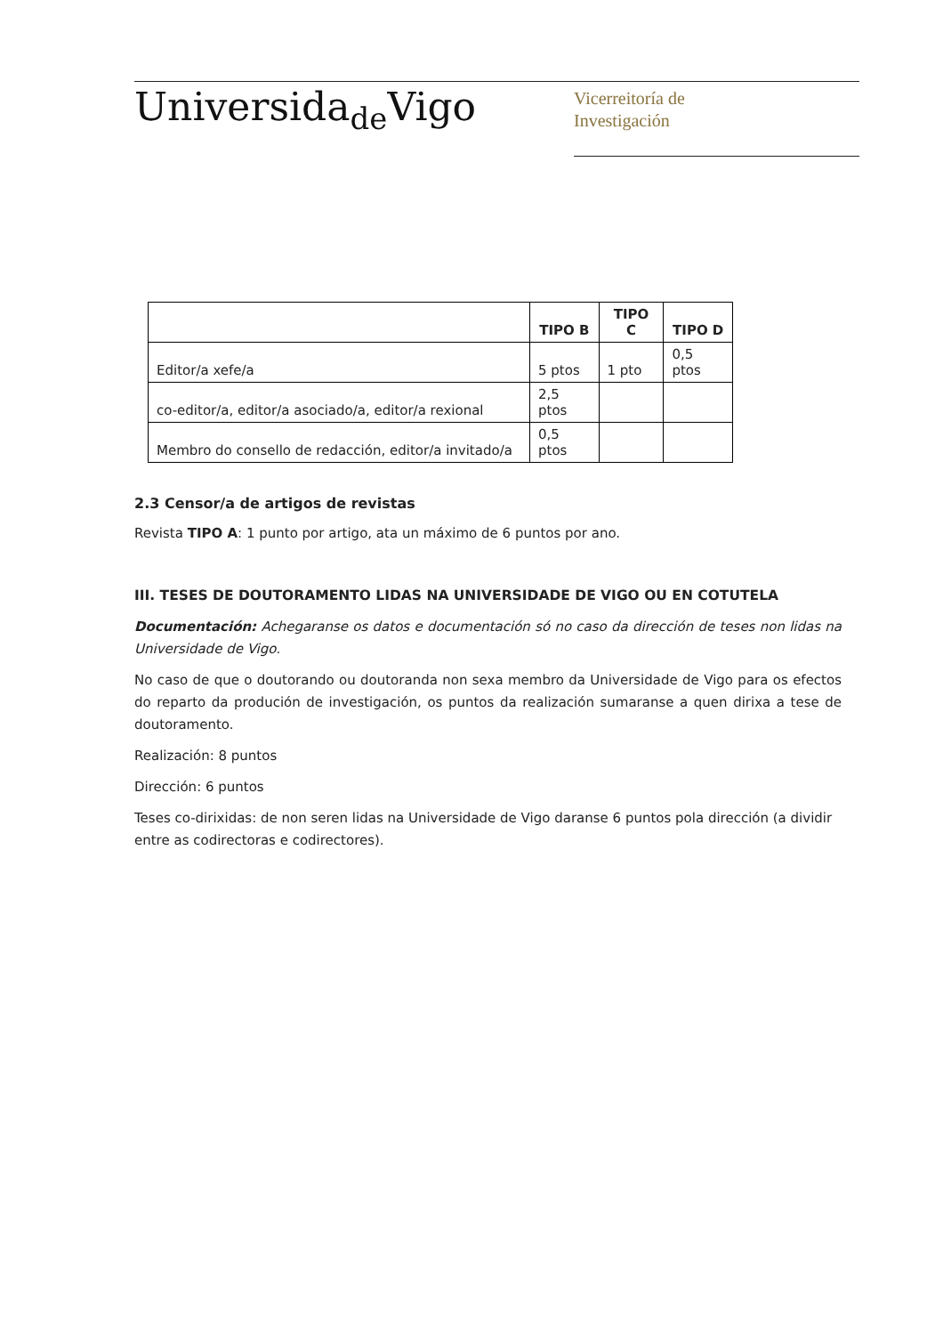Universida<sub>de</sub>Vigo
Vicerreitoría de
Investigación
| | TIPO B | TIPO C | TIPO D |
| --- | --- | --- | --- |
| Editor/a xefe/a | 5 ptos | 1 pto | 0,5 ptos |
| co-editor/a, editor/a asociado/a, editor/a rexional | 2,5 ptos | | |
| Membro do consello de redacción, editor/a invitado/a | 0,5 ptos | | |
2.3 Censor/a de artigos de revistas
Revista TIPO A: 1 punto por artigo, ata un máximo de 6 puntos por ano.
III. TESES DE DOUTORAMENTO LIDAS NA UNIVERSIDADE DE VIGO OU EN COTUTELA
Documentación: Achegaranse os datos e documentación só no caso da dirección de teses non lidas na Universidade de Vigo.
No caso de que o doutorando ou doutoranda non sexa membro da Universidade de Vigo para os efectos do reparto da produción de investigación, os puntos da realización sumaranse a quen dirixa a tese de doutoramento.
Realización: 8 puntos
Dirección: 6 puntos
Teses co-dirixidas: de non seren lidas na Universidade de Vigo daranse 6 puntos pola dirección (a dividir entre as codirectoras e codirectores).